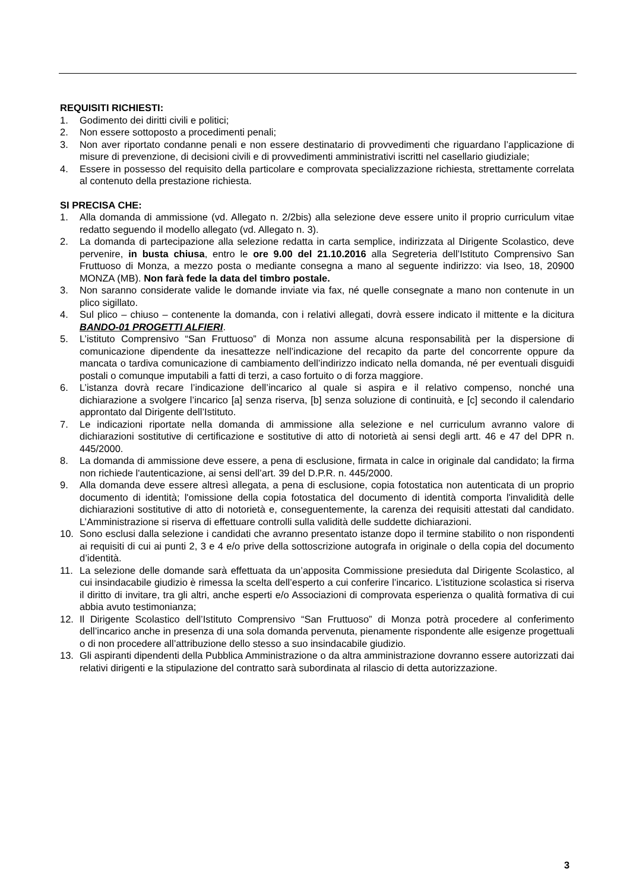REQUISITI RICHIESTI:
1. Godimento dei diritti civili e politici;
2. Non essere sottoposto a procedimenti penali;
3. Non aver riportato condanne penali e non essere destinatario di provvedimenti che riguardano l’applicazione di misure di prevenzione, di decisioni civili e di provvedimenti amministrativi iscritti nel casellario giudiziale;
4. Essere in possesso del requisito della particolare e comprovata specializzazione richiesta, strettamente correlata al contenuto della prestazione richiesta.
SI PRECISA CHE:
1. Alla domanda di ammissione (vd. Allegato n. 2/2bis) alla selezione deve essere unito il proprio curriculum vitae redatto seguendo il modello allegato (vd. Allegato n. 3).
2. La domanda di partecipazione alla selezione redatta in carta semplice, indirizzata al Dirigente Scolastico, deve pervenire, in busta chiusa, entro le ore 9.00 del 21.10.2016 alla Segreteria dell’Istituto Comprensivo San Fruttuoso di Monza, a mezzo posta o mediante consegna a mano al seguente indirizzo: via Iseo, 18, 20900 MONZA (MB). Non farà fede la data del timbro postale.
3. Non saranno considerate valide le domande inviate via fax, né quelle consegnate a mano non contenute in un plico sigillato.
4. Sul plico – chiuso – contenente la domanda, con i relativi allegati, dovrà essere indicato il mittente e la dicitura BANDO-01 PROGETTI ALFIERI.
5. L’istituto Comprensivo “San Fruttuoso” di Monza non assume alcuna responsabilità per la dispersione di comunicazione dipendente da inesattezze nell’indicazione del recapito da parte del concorrente oppure da mancata o tardiva comunicazione di cambiamento dell’indirizzo indicato nella domanda, né per eventuali disguidi postali o comunque imputabili a fatti di terzi, a caso fortuito o di forza maggiore.
6. L’istanza dovrà recare l’indicazione dell’incarico al quale si aspira e il relativo compenso, nonché una dichiarazione a svolgere l’incarico [a] senza riserva, [b] senza soluzione di continuità, e [c] secondo il calendario approntato dal Dirigente dell’Istituto.
7. Le indicazioni riportate nella domanda di ammissione alla selezione e nel curriculum avranno valore di dichiarazioni sostitutive di certificazione e sostitutive di atto di notorietà ai sensi degli artt. 46 e 47 del DPR n. 445/2000.
8. La domanda di ammissione deve essere, a pena di esclusione, firmata in calce in originale dal candidato; la firma non richiede l'autenticazione, ai sensi dell’art. 39 del D.P.R. n. 445/2000.
9. Alla domanda deve essere altresì allegata, a pena di esclusione, copia fotostatica non autenticata di un proprio documento di identità; l'omissione della copia fotostatica del documento di identità comporta l'invalidità delle dichiarazioni sostitutive di atto di notorietà e, conseguentemente, la carenza dei requisiti attestati dal candidato. L’Amministrazione si riserva di effettuare controlli sulla validità delle suddette dichiarazioni.
10. Sono esclusi dalla selezione i candidati che avranno presentato istanze dopo il termine stabilito o non rispondenti ai requisiti di cui ai punti 2, 3 e 4 e/o prive della sottoscrizione autografa in originale o della copia del documento d’identità.
11. La selezione delle domande sarà effettuata da un’apposita Commissione presieduta dal Dirigente Scolastico, al cui insindacabile giudizio è rimessa la scelta dell’esperto a cui conferire l’incarico. L’istituzione scolastica si riserva il diritto di invitare, tra gli altri, anche esperti e/o Associazioni di comprovata esperienza o qualità formativa di cui abbia avuto testimonianza;
12. Il Dirigente Scolastico dell’Istituto Comprensivo “San Fruttuoso” di Monza potrà procedere al conferimento dell’incarico anche in presenza di una sola domanda pervenuta, pienamente rispondente alle esigenze progettuali o di non procedere all’attribuzione dello stesso a suo insindacabile giudizio.
13. Gli aspiranti dipendenti della Pubblica Amministrazione o da altra amministrazione dovranno essere autorizzati dai relativi dirigenti e la stipulazione del contratto sarà subordinata al rilascio di detta autorizzazione.
3